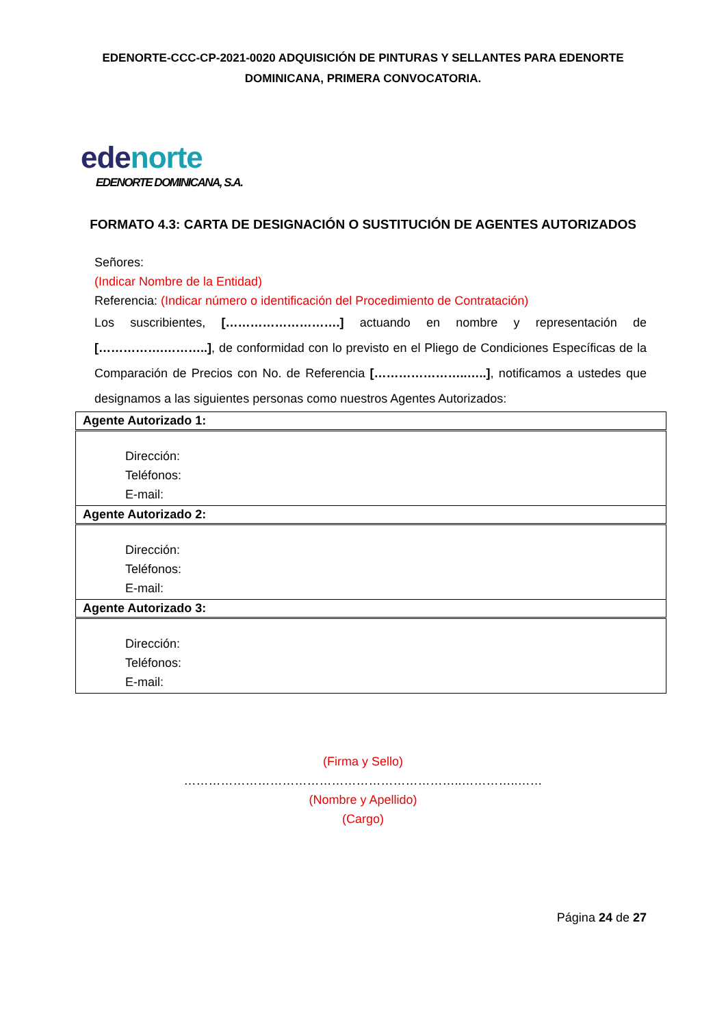EDENORTE-CCC-CP-2021-0020 ADQUISICIÓN DE PINTURAS Y SELLANTES PARA EDENORTE DOMINICANA, PRIMERA CONVOCATORIA.
edenorte
EDENORTE DOMINICANA, S.A.
FORMATO 4.3: CARTA DE DESIGNACIÓN O SUSTITUCIÓN DE AGENTES AUTORIZADOS
Señores:
(Indicar Nombre de la Entidad)
Referencia: (Indicar número o identificación del Procedimiento de Contratación)
Los suscribientes, [……………………….] actuando en nombre y representación de […………….………..], de conformidad con lo previsto en el Pliego de Condiciones Específicas de la Comparación de Precios con No. de Referencia […………………..…..], notificamos a ustedes que designamos a las siguientes personas como nuestros Agentes Autorizados:
| Agente Autorizado 1: |
| Dirección: Teléfonos: E-mail: |
| Agente Autorizado 2: |
| Dirección: Teléfonos: E-mail: |
| Agente Autorizado 3: |
| Dirección: Teléfonos: E-mail: |
(Firma y Sello)
…………………………………………………………..…………..……
(Nombre y Apellido)
(Cargo)
Página 24 de 27